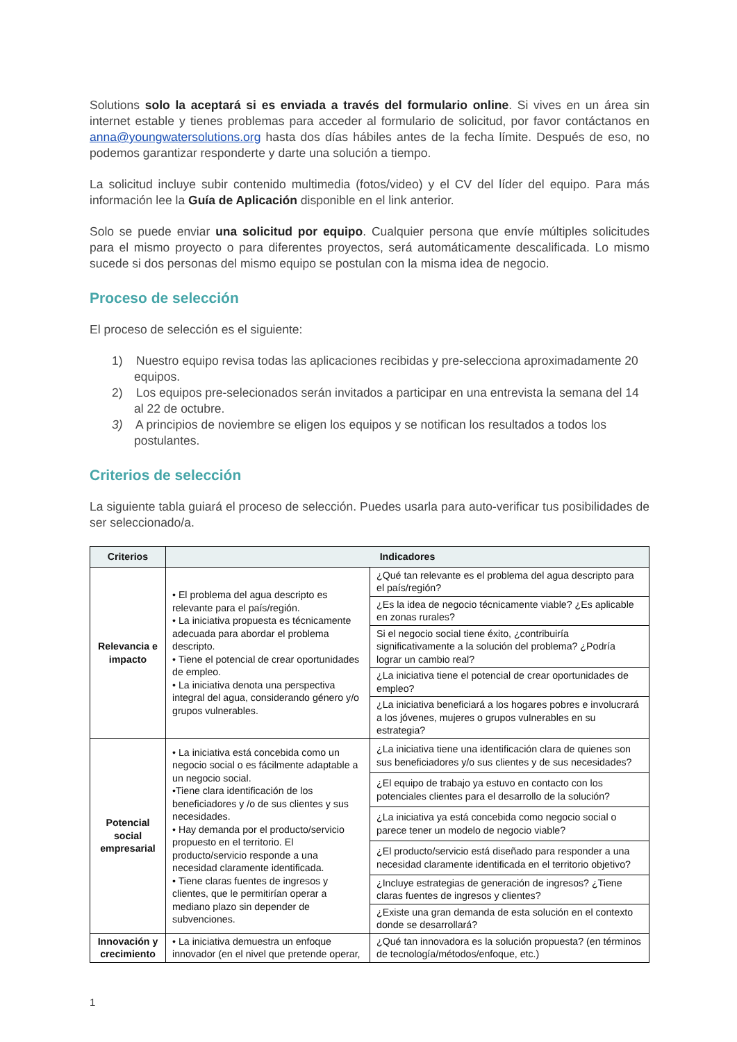Solutions solo la aceptará si es enviada a través del formulario online. Si vives en un área sin internet estable y tienes problemas para acceder al formulario de solicitud, por favor contáctanos en anna@youngwatersolutions.org hasta dos días hábiles antes de la fecha límite. Después de eso, no podemos garantizar responderte y darte una solución a tiempo.
La solicitud incluye subir contenido multimedia (fotos/video) y el CV del líder del equipo. Para más información lee la Guía de Aplicación disponible en el link anterior.
Solo se puede enviar una solicitud por equipo. Cualquier persona que envíe múltiples solicitudes para el mismo proyecto o para diferentes proyectos, será automáticamente descalificada. Lo mismo sucede si dos personas del mismo equipo se postulan con la misma idea de negocio.
Proceso de selección
El proceso de selección es el siguiente:
1) Nuestro equipo revisa todas las aplicaciones recibidas y pre-selecciona aproximadamente 20 equipos.
2) Los equipos pre-selecionados serán invitados a participar en una entrevista la semana del 14 al 22 de octubre.
3) A principios de noviembre se eligen los equipos y se notifican los resultados a todos los postulantes.
Criterios de selección
La siguiente tabla guiará el proceso de selección. Puedes usarla para auto-verificar tus posibilidades de ser seleccionado/a.
| Criterios | Indicadores | |
| --- | --- | --- |
| Relevancia e impacto | • El problema del agua descripto es relevante para el país/región. • La iniciativa propuesta es técnicamente adecuada para abordar el problema descripto. • Tiene el potencial de crear oportunidades de empleo. • La iniciativa denota una perspectiva integral del agua, considerando género y/o grupos vulnerables. | ¿Qué tan relevante es el problema del agua descripto para el país/región? |
| | | ¿Es la idea de negocio técnicamente viable? ¿Es aplicable en zonas rurales? |
| | | Si el negocio social tiene éxito, ¿contribuiría significativamente a la solución del problema? ¿Podría lograr un cambio real? |
| | | ¿La iniciativa tiene el potencial de crear oportunidades de empleo? |
| | | ¿La iniciativa beneficiará a los hogares pobres e involucrará a los jóvenes, mujeres o grupos vulnerables en su estrategia? |
| Potencial social empresarial | • La iniciativa está concebida como un negocio social o es fácilmente adaptable a un negocio social. •Tiene clara identificación de los beneficiadores y /o de sus clientes y sus necesidades. • Hay demanda por el producto/servicio propuesto en el territorio. El producto/servicio responde a una necesidad claramente identificada. • Tiene claras fuentes de ingresos y clientes, que le permitirían operar a mediano plazo sin depender de subvenciones. | ¿La iniciativa tiene una identificación clara de quienes son sus beneficiadores y/o sus clientes y de sus necesidades? |
| | | ¿El equipo de trabajo ya estuvo en contacto con los potenciales clientes para el desarrollo de la solución? |
| | | ¿La iniciativa ya está concebida como negocio social o parece tener un modelo de negocio viable? |
| | | ¿El producto/servicio está diseñado para responder a una necesidad claramente identificada en el territorio objetivo? |
| | | ¿Incluye estrategias de generación de ingresos? ¿Tiene claras fuentes de ingresos y clientes? |
| | | ¿Existe una gran demanda de esta solución en el contexto donde se desarrollará? |
| Innovación y crecimiento | • La iniciativa demuestra un enfoque innovador (en el nivel que pretende operar, | ¿Qué tan innovadora es la solución propuesta? (en términos de tecnología/métodos/enfoque, etc.) |
1